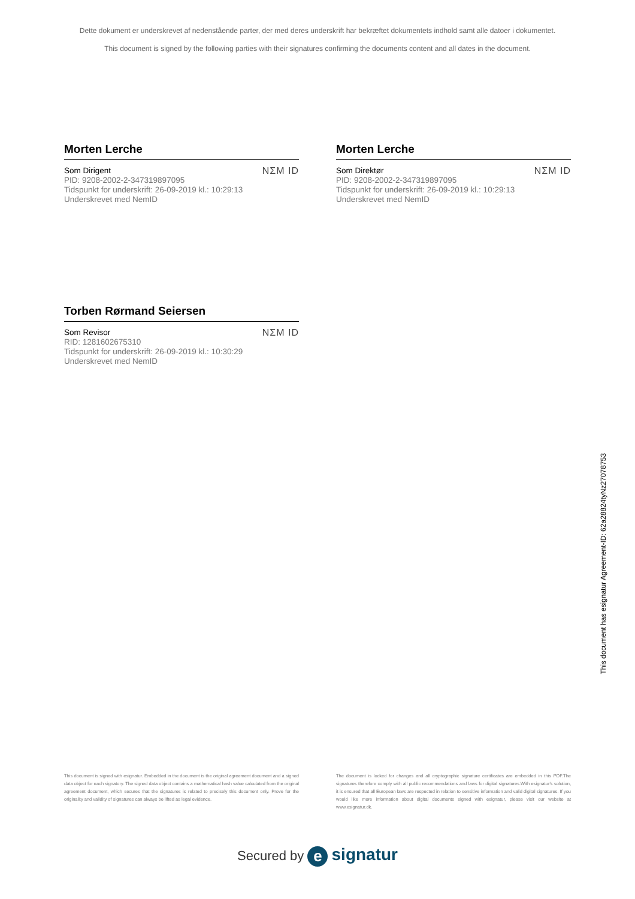Dette dokument er underskrevet af nedenstående parter, der med deres underskrift har bekræftet dokumentets indhold samt alle datoer i dokumentet.
This document is signed by the following parties with their signatures confirming the documents content and all dates in the document.
Morten Lerche
Som Dirigent
PID: 9208-2002-2-347319897095
Tidspunkt for underskrift: 26-09-2019 kl.: 10:29:13
Underskrevet med NemID
NΣM ID
Morten Lerche
Som Direktør
PID: 9208-2002-2-347319897095
Tidspunkt for underskrift: 26-09-2019 kl.: 10:29:13
Underskrevet med NemID
NΣM ID
Torben Rørmand Seiersen
Som Revisor
RID: 1281602675310
Tidspunkt for underskrift: 26-09-2019 kl.: 10:30:29
Underskrevet med NemID
NΣM ID
This document is signed with esignatur. Embedded in the document is the original agreement document and a signed data object for each signatory. The signed data object contains a mathematical hash value calculated from the original agreement document, which secures that the signatures is related to precisely this document only. Prove for the originality and validity of signatures can always be lifted as legal evidence.
The document is locked for changes and all cryptographic signature certificates are embedded in this PDF.The signatures therefore comply with all public recommendations and laws for digital signatures.With esignatur's solution, it is ensured that all European laws are respected in relation to sensitive information and valid digital signatures. If you would like more information about digital documents signed with esignatur, please visit our website at www.esignatur.dk.
Secured by e signatur
This document has esignatur Agreement-ID: 62a28824tyNz27078753